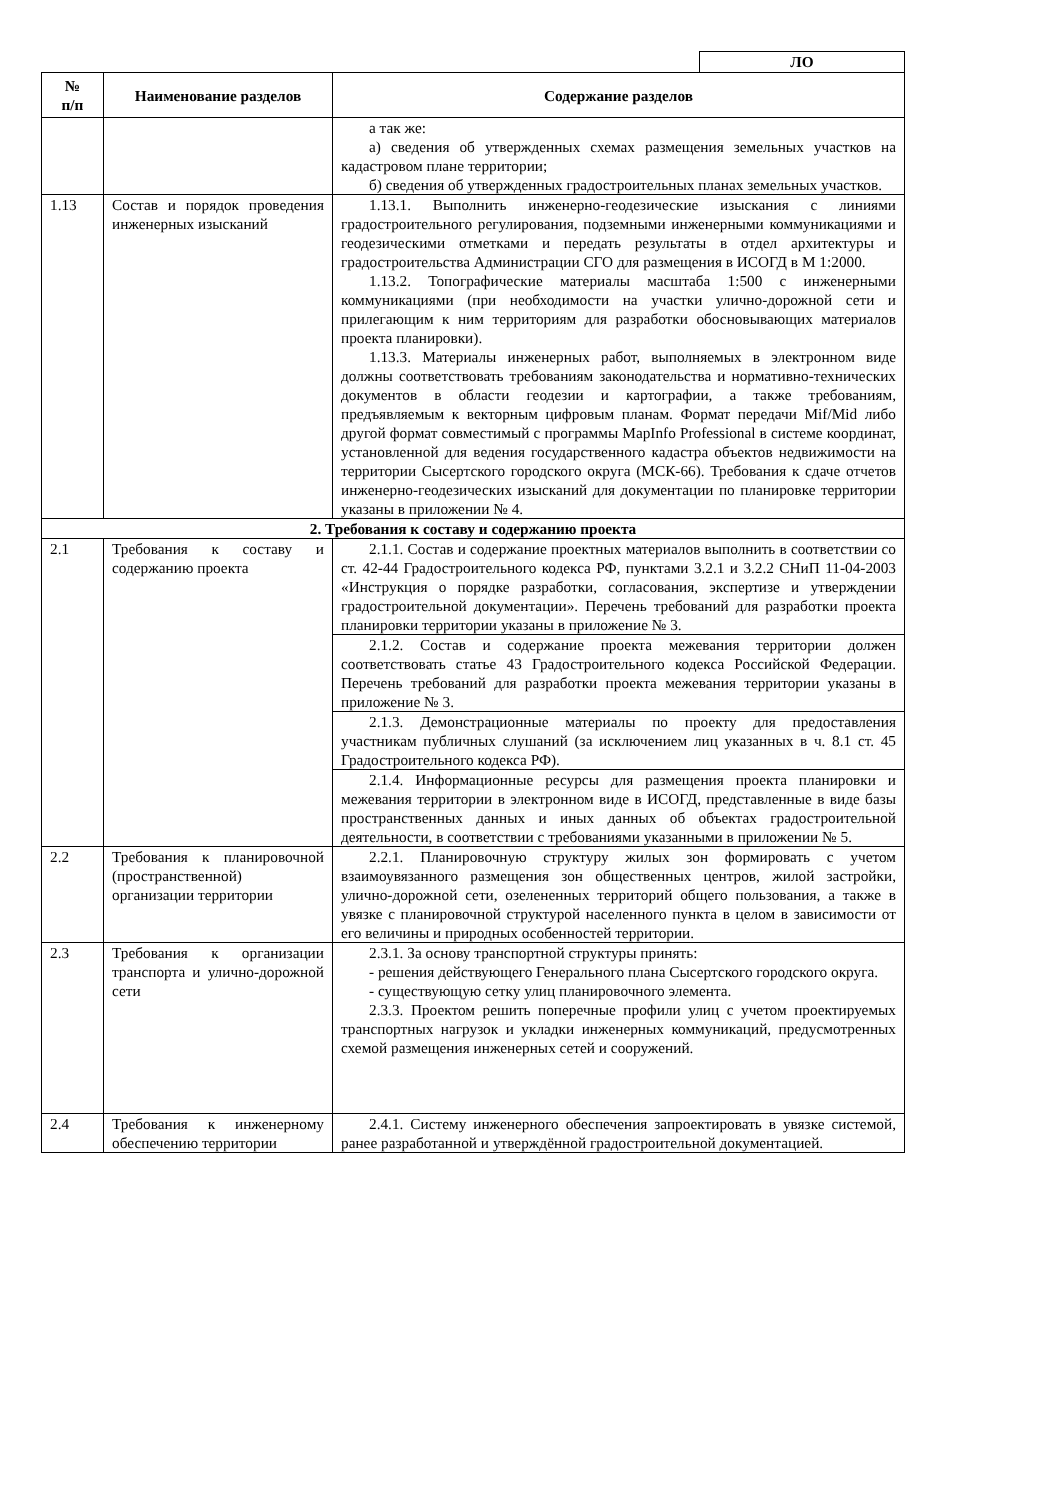ЛО
| № п/п | Наименование разделов | Содержание разделов |
| --- | --- | --- |
| | | а так же: а) сведения об утвержденных схемах размещения земельных участков на кадастровом плане территории; б) сведения об утвержденных градостроительных планах земельных участков. |
| 1.13 | Состав и порядок проведения инженерных изысканий | 1.13.1. Выполнить инженерно-геодезические изыскания с линиями градостроительного регулирования, подземными инженерными коммуникациями и геодезическими отметками и передать результаты в отдел архитектуры и градостроительства Администрации СГО для размещения в ИСОГД в М 1:2000. 1.13.2. Топографические материалы масштаба 1:500 с инженерными коммуникациями (при необходимости на участки улично-дорожной сети и прилегающим к ним территориям для разработки обосновывающих материалов проекта планировки). 1.13.3. Материалы инженерных работ, выполняемых в электронном виде должны соответствовать требованиям законодательства и нормативно-технических документов в области геодезии и картографии, а также требованиям, предъявляемым к векторным цифровым планам. Формат передачи Mif/Mid либо другой формат совместимый с программы MapInfo Professional в системе координат, установленной для ведения государственного кадастра объектов недвижимости на территории Сысертского городского округа (МСК-66). Требования к сдаче отчетов инженерно-геодезических изысканий для документации по планировке территории указаны в приложении № 4. |
| 2. Требования к составу и содержанию проекта | | |
| 2.1 | Требования к составу и содержанию проекта | 2.1.1. Состав и содержание проектных материалов выполнить в соответствии со ст. 42-44 Градостроительного кодекса РФ, пунктами 3.2.1 и 3.2.2 СНиП 11-04-2003 «Инструкция о порядке разработки, согласования, экспертизе и утверждении градостроительной документации». Перечень требований для разработки проекта планировки территории указаны в приложение № 3. |
| | | 2.1.2. Состав и содержание проекта межевания территории должен соответствовать статье 43 Градостроительного кодекса Российской Федерации. Перечень требований для разработки проекта межевания территории указаны в приложение № 3. |
| | | 2.1.3. Демонстрационные материалы по проекту для предоставления участникам публичных слушаний (за исключением лиц указанных в ч. 8.1 ст. 45 Градостроительного кодекса РФ). |
| | | 2.1.4. Информационные ресурсы для размещения проекта планировки и межевания территории в электронном виде в ИСОГД, представленные в виде базы пространственных данных и иных данных об объектах градостроительной деятельности, в соответствии с требованиями указанными в приложении № 5. |
| 2.2 | Требования к планировочной (пространственной) организации территории | 2.2.1. Планировочную структуру жилых зон формировать с учетом взаимоувязанного размещения зон общественных центров, жилой застройки, улично-дорожной сети, озелененных территорий общего пользования, а также в увязке с планировочной структурой населенного пункта в целом в зависимости от его величины и природных особенностей территории. |
| 2.3 | Требования к организации транспорта и улично-дорожной сети | 2.3.1. За основу транспортной структуры принять: - решения действующего Генерального плана Сысертского городского округа. - существующую сетку улиц планировочного элемента. 2.3.3. Проектом решить поперечные профили улиц с учетом проектируемых транспортных нагрузок и укладки инженерных коммуникаций, предусмотренных схемой размещения инженерных сетей и сооружений. |
| 2.4 | Требования к инженерному обеспечению территории | 2.4.1. Систему инженерного обеспечения запроектировать в увязке системой, ранее разработанной и утверждённой градостроительной документацией. |